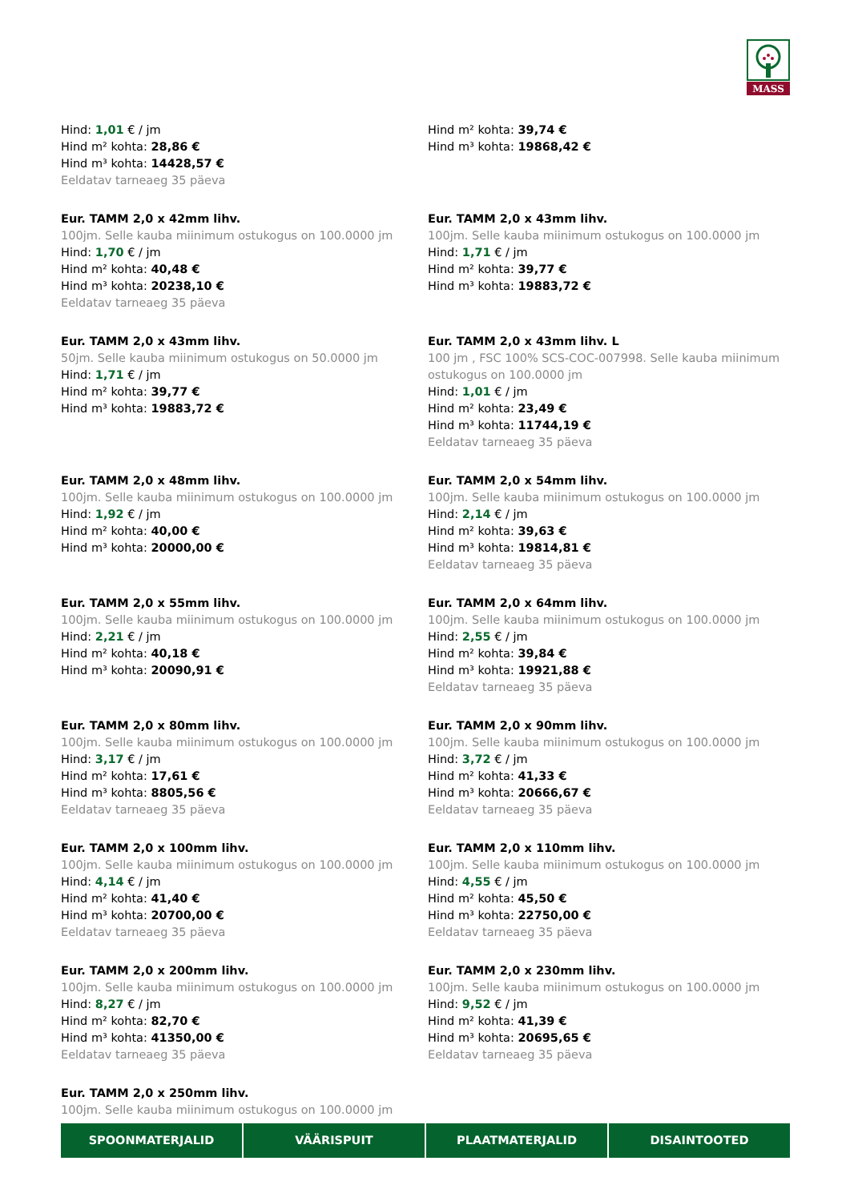MASS
Hind: 1,01 € / jm
Hind m² kohta: 28,86 €
Hind m³ kohta: 14428,57 €
Eeldatav tarneaeg 35 päeva
Hind m² kohta: 39,74 €
Hind m³ kohta: 19868,42 €
Eur. TAMM 2,0 x 42mm lihv.
100jm. Selle kauba miinimum ostukogus on 100.0000 jm
Hind: 1,70 € / jm
Hind m² kohta: 40,48 €
Hind m³ kohta: 20238,10 €
Eeldatav tarneaeg 35 päeva
Eur. TAMM 2,0 x 43mm lihv.
100jm. Selle kauba miinimum ostukogus on 100.0000 jm
Hind: 1,71 € / jm
Hind m² kohta: 39,77 €
Hind m³ kohta: 19883,72 €
Eur. TAMM 2,0 x 43mm lihv.
50jm. Selle kauba miinimum ostukogus on 50.0000 jm
Hind: 1,71 € / jm
Hind m² kohta: 39,77 €
Hind m³ kohta: 19883,72 €
Eur. TAMM 2,0 x 43mm lihv. L
100 jm , FSC 100% SCS-COC-007998. Selle kauba miinimum ostukogus on 100.0000 jm
Hind: 1,01 € / jm
Hind m² kohta: 23,49 €
Hind m³ kohta: 11744,19 €
Eeldatav tarneaeg 35 päeva
Eur. TAMM 2,0 x 48mm lihv.
100jm. Selle kauba miinimum ostukogus on 100.0000 jm
Hind: 1,92 € / jm
Hind m² kohta: 40,00 €
Hind m³ kohta: 20000,00 €
Eur. TAMM 2,0 x 54mm lihv.
100jm. Selle kauba miinimum ostukogus on 100.0000 jm
Hind: 2,14 € / jm
Hind m² kohta: 39,63 €
Hind m³ kohta: 19814,81 €
Eeldatav tarneaeg 35 päeva
Eur. TAMM 2,0 x 55mm lihv.
100jm. Selle kauba miinimum ostukogus on 100.0000 jm
Hind: 2,21 € / jm
Hind m² kohta: 40,18 €
Hind m³ kohta: 20090,91 €
Eur. TAMM 2,0 x 64mm lihv.
100jm. Selle kauba miinimum ostukogus on 100.0000 jm
Hind: 2,55 € / jm
Hind m² kohta: 39,84 €
Hind m³ kohta: 19921,88 €
Eeldatav tarneaeg 35 päeva
Eur. TAMM 2,0 x 80mm lihv.
100jm. Selle kauba miinimum ostukogus on 100.0000 jm
Hind: 3,17 € / jm
Hind m² kohta: 17,61 €
Hind m³ kohta: 8805,56 €
Eeldatav tarneaeg 35 päeva
Eur. TAMM 2,0 x 90mm lihv.
100jm. Selle kauba miinimum ostukogus on 100.0000 jm
Hind: 3,72 € / jm
Hind m² kohta: 41,33 €
Hind m³ kohta: 20666,67 €
Eeldatav tarneaeg 35 päeva
Eur. TAMM 2,0 x 100mm lihv.
100jm. Selle kauba miinimum ostukogus on 100.0000 jm
Hind: 4,14 € / jm
Hind m² kohta: 41,40 €
Hind m³ kohta: 20700,00 €
Eeldatav tarneaeg 35 päeva
Eur. TAMM 2,0 x 110mm lihv.
100jm. Selle kauba miinimum ostukogus on 100.0000 jm
Hind: 4,55 € / jm
Hind m² kohta: 45,50 €
Hind m³ kohta: 22750,00 €
Eeldatav tarneaeg 35 päeva
Eur. TAMM 2,0 x 200mm lihv.
100jm. Selle kauba miinimum ostukogus on 100.0000 jm
Hind: 8,27 € / jm
Hind m² kohta: 82,70 €
Hind m³ kohta: 41350,00 €
Eeldatav tarneaeg 35 päeva
Eur. TAMM 2,0 x 230mm lihv.
100jm. Selle kauba miinimum ostukogus on 100.0000 jm
Hind: 9,52 € / jm
Hind m² kohta: 41,39 €
Hind m³ kohta: 20695,65 €
Eeldatav tarneaeg 35 päeva
Eur. TAMM 2,0 x 250mm lihv.
100jm. Selle kauba miinimum ostukogus on 100.0000 jm
SPOONMATERJALID VÄÄRISPUIT PLAATMATERJALID DISAINTOOTED